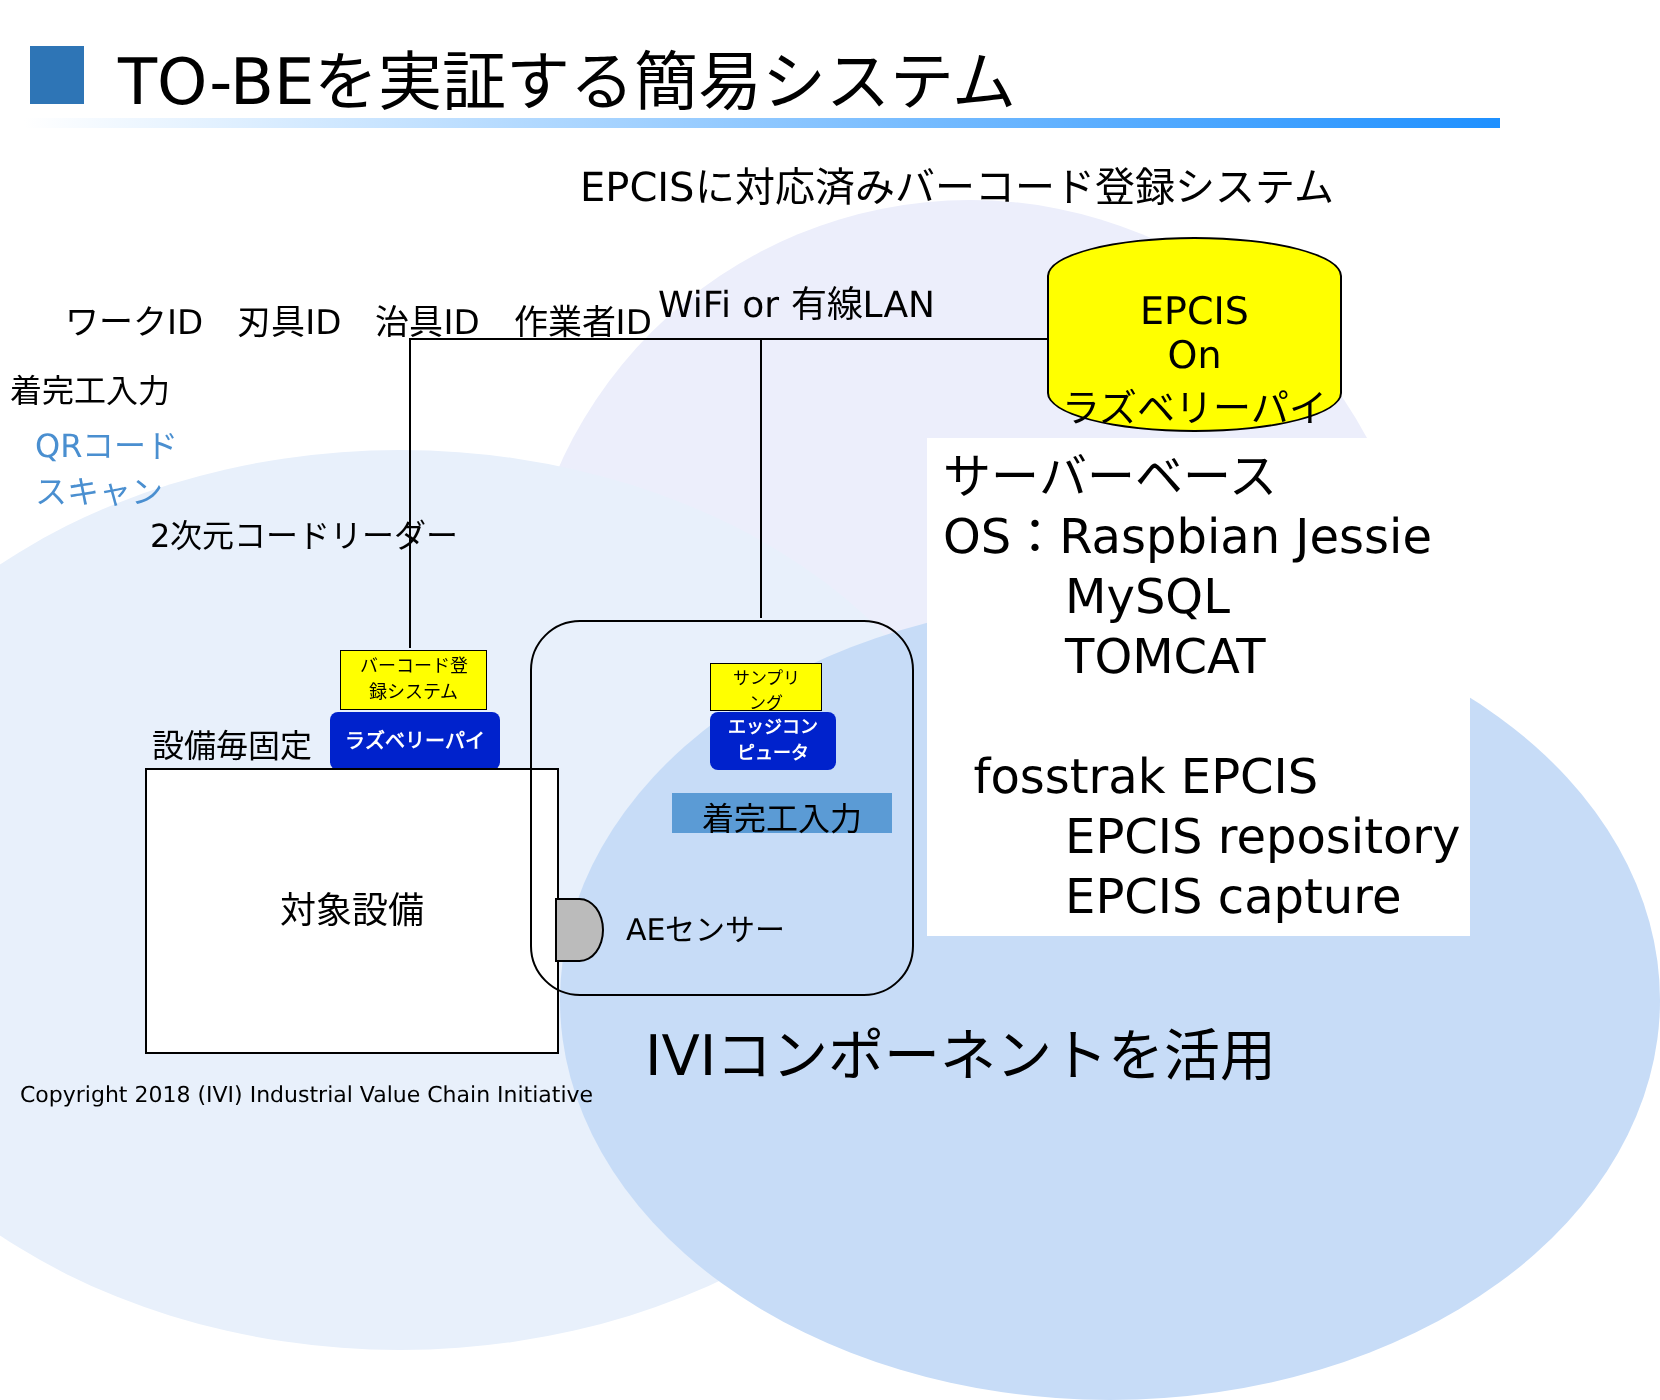TO-BEを実証する簡易システム
EPCISに対応済みバーコード登録システム
ワークID　刃具ID　治具ID　作業者ID WiFi or 有線LAN
着完工入力
QRコード
スキャン
2次元コードリーダー
EPCIS
On
ラズベリーパイ
サーバーベース OS：Raspbian Jessie MySQL TOMCAT fosstrak EPCIS EPCIS repository EPCIS capture
バーコード登
録システム
ラズベリーパイ
設備毎固定
対象設備
サンプリ
ング
エッジコン
ピュータ
着完工入力
AEセンサー
IVIコンポーネントを活用
Copyright 2018 (IVI) Industrial Value Chain Initiative